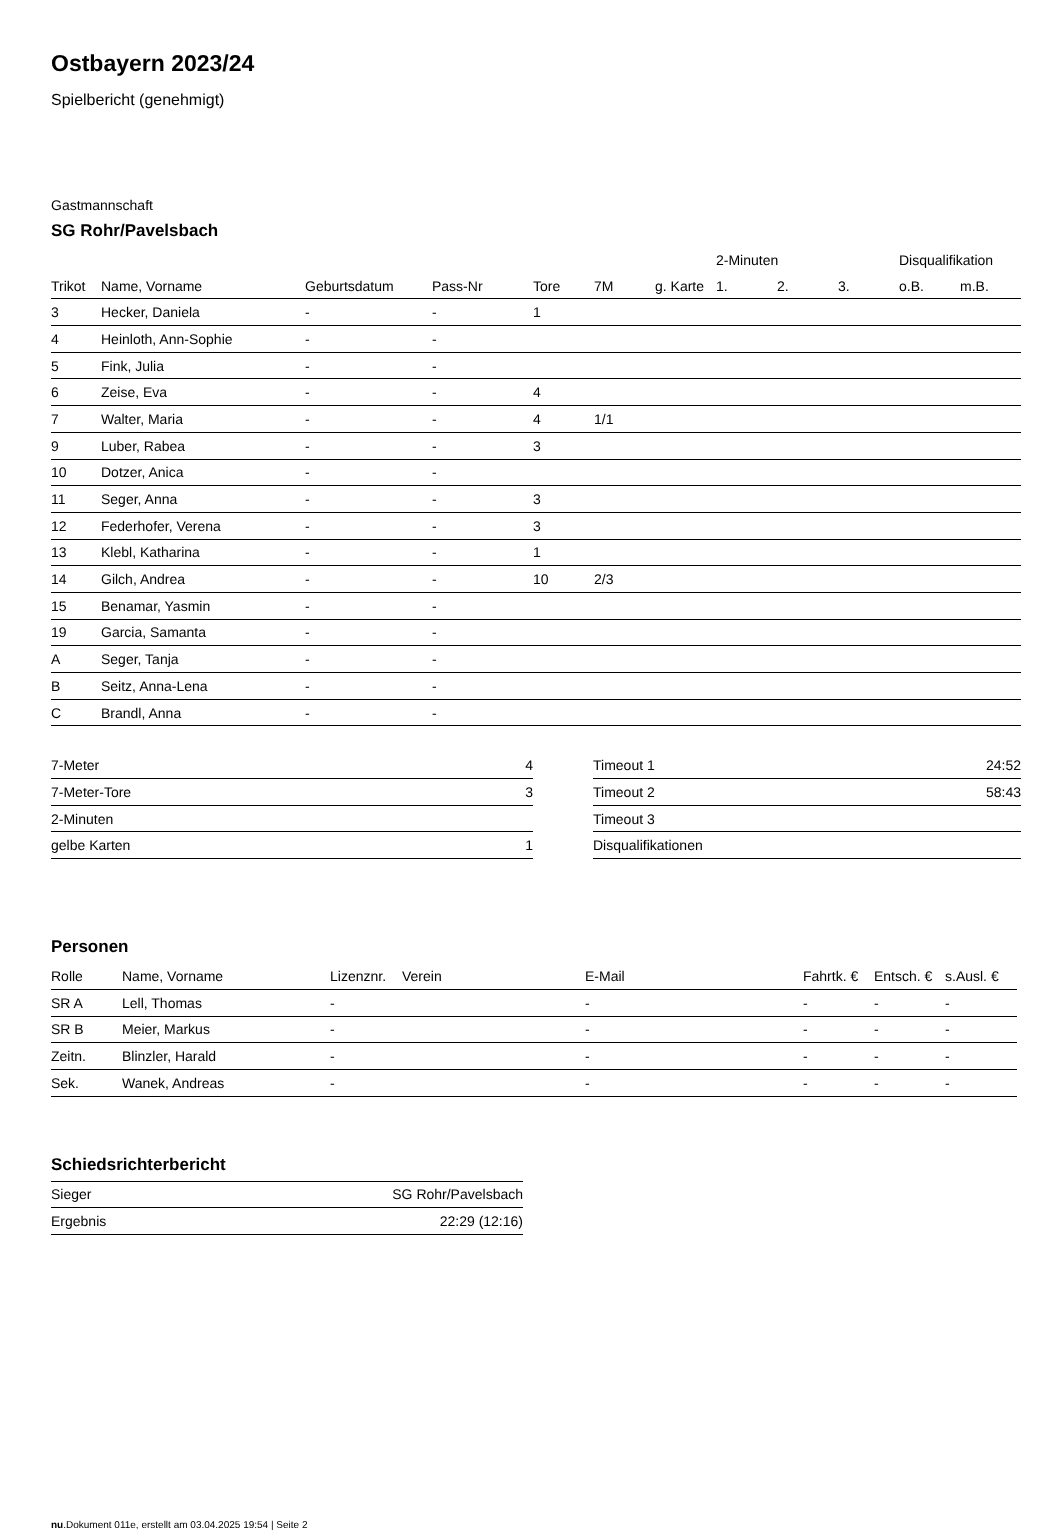Ostbayern 2023/24
Spielbericht (genehmigt)
Gastmannschaft
SG Rohr/Pavelsbach
| | | | | | | | 2-Minuten | | | Disqualifikation | |
| --- | --- | --- | --- | --- | --- | --- | --- | --- | --- | --- | --- |
| Trikot | Name, Vorname | Geburtsdatum | Pass-Nr | Tore | 7M | g. Karte | 1. | 2. | 3. | o.B. | m.B. |
| 3 | Hecker, Daniela | - | - | 1 | | | | | | | |
| 4 | Heinloth, Ann-Sophie | - | - | | | | | | | | |
| 5 | Fink, Julia | - | - | | | | | | | | |
| 6 | Zeise, Eva | - | - | 4 | | | | | | | |
| 7 | Walter, Maria | - | - | 4 | 1/1 | | | | | | |
| 9 | Luber, Rabea | - | - | 3 | | | | | | | |
| 10 | Dotzer, Anica | - | - | | | | | | | | |
| 11 | Seger, Anna | - | - | 3 | | | | | | | |
| 12 | Federhofer, Verena | - | - | 3 | | | | | | | |
| 13 | Klebl, Katharina | - | - | 1 | | | | | | | |
| 14 | Gilch, Andrea | - | - | 10 | 2/3 | | | | | | |
| 15 | Benamar, Yasmin | - | - | | | | | | | | |
| 19 | Garcia, Samanta | - | - | | | | | | | | |
| A | Seger, Tanja | - | - | | | | | | | | |
| B | Seitz, Anna-Lena | - | - | | | | | | | | |
| C | Brandl, Anna | - | - | | | | | | | | |
| 7-Meter | 4 |
| 7-Meter-Tore | 3 |
| 2-Minuten | |
| gelbe Karten | 1 |
| Timeout 1 | 24:52 |
| Timeout 2 | 58:43 |
| Timeout 3 | |
| Disqualifikationen | |
Personen
| Rolle | Name, Vorname | Lizenznr. | Verein | E-Mail | Fahrtk. € | Entsch. € | s.Ausl. € |
| --- | --- | --- | --- | --- | --- | --- | --- |
| SR A | Lell, Thomas | - | | - | - | - | - |
| SR B | Meier, Markus | - | | - | - | - | - |
| Zeitn. | Blinzler, Harald | - | | - | - | - | - |
| Sek. | Wanek, Andreas | - | | - | - | - | - |
Schiedsrichterbericht
| Sieger | SG Rohr/Pavelsbach |
| Ergebnis | 22:29 (12:16) |
nu.Dokument 011e, erstellt am 03.04.2025 19:54 | Seite 2